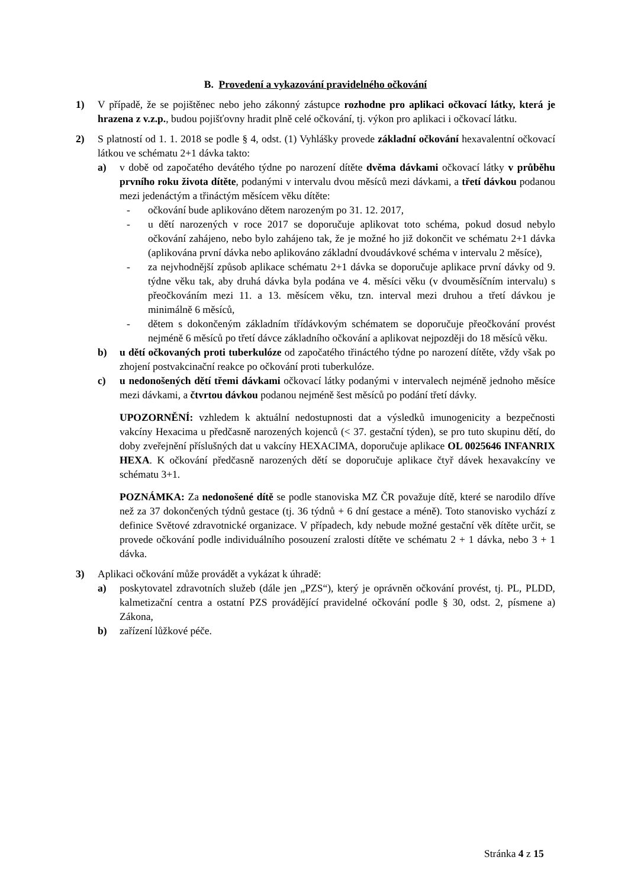B. Provedení a vykazování pravidelného očkování
1) V případě, že se pojištěnec nebo jeho zákonný zástupce rozhodne pro aplikaci očkovací látky, která je hrazena z v.z.p., budou pojišťovny hradit plně celé očkování, tj. výkon pro aplikaci i očkovací látku.
2) S platností od 1. 1. 2018 se podle § 4, odst. (1) Vyhlášky provede základní očkování hexavalentní očkovací látkou ve schématu 2+1 dávka takto:
a) v době od započatého devátého týdne po narození dítěte dvěma dávkami očkovací látky v průběhu prvního roku života dítěte, podanými v intervalu dvou měsíců mezi dávkami, a třetí dávkou podanou mezi jedenáctým a třináctým měsícem věku dítěte:
- očkování bude aplikováno dětem narozeným po 31. 12. 2017,
- u dětí narozených v roce 2017 se doporučuje aplikovat toto schéma, pokud dosud nebylo očkování zahájeno, nebo bylo zahájeno tak, že je možné ho již dokončit ve schématu 2+1 dávka (aplikována první dávka nebo aplikováno základní dvoudávkové schéma v intervalu 2 měsíce),
- za nejvhodnější způsob aplikace schématu 2+1 dávka se doporučuje aplikace první dávky od 9. týdne věku tak, aby druhá dávka byla podána ve 4. měsíci věku (v dvouměsíčním intervalu) s přeočkováním mezi 11. a 13. měsícem věku, tzn. interval mezi druhou a třetí dávkou je minimálně 6 měsíců,
- dětem s dokončeným základním třídávkovým schématem se doporučuje přeočkování provést nejméně 6 měsíců po třetí dávce základního očkování a aplikovat nejpozději do 18 měsíců věku.
b) u dětí očkovaných proti tuberkulóze od započatého třináctého týdne po narození dítěte, vždy však po zhojení postvakcinační reakce po očkování proti tuberkulóze.
c) u nedonošených dětí třemi dávkami očkovací látky podanými v intervalech nejméně jednoho měsíce mezi dávkami, a čtvrtou dávkou podanou nejméně šest měsíců po podání třetí dávky.
UPOZORNĚNÍ: vzhledem k aktuální nedostupnosti dat a výsledků imunogenicity a bezpečnosti vakcíny Hexacima u předčasně narozených kojenců (< 37. gestační týden), se pro tuto skupinu dětí, do doby zveřejnění příslušných dat u vakcíny HEXACIMA, doporučuje aplikace OL 0025646 INFANRIX HEXA. K očkování předčasně narozených dětí se doporučuje aplikace čtyř dávek hexavakcíny ve schématu 3+1.
POZNÁMKA: Za nedonošené dítě se podle stanoviska MZ ČR považuje dítě, které se narodilo dříve než za 37 dokončených týdnů gestace (tj. 36 týdnů + 6 dní gestace a méně). Toto stanovisko vychází z definice Světové zdravotnické organizace. V případech, kdy nebude možné gestační věk dítěte určit, se provede očkování podle individuálního posouzení zralosti dítěte ve schématu 2 + 1 dávka, nebo 3 + 1 dávka.
3) Aplikaci očkování může provádět a vykázat k úhradě:
a) poskytovatel zdravotních služeb (dále jen „PZS“), který je oprávněn očkování provést, tj. PL, PLDD, kalmetizační centra a ostatní PZS provádějící pravidelné očkování podle § 30, odst. 2, písmene a) Zákona,
b) zařízení lůžkové péče.
Stránka 4 z 15